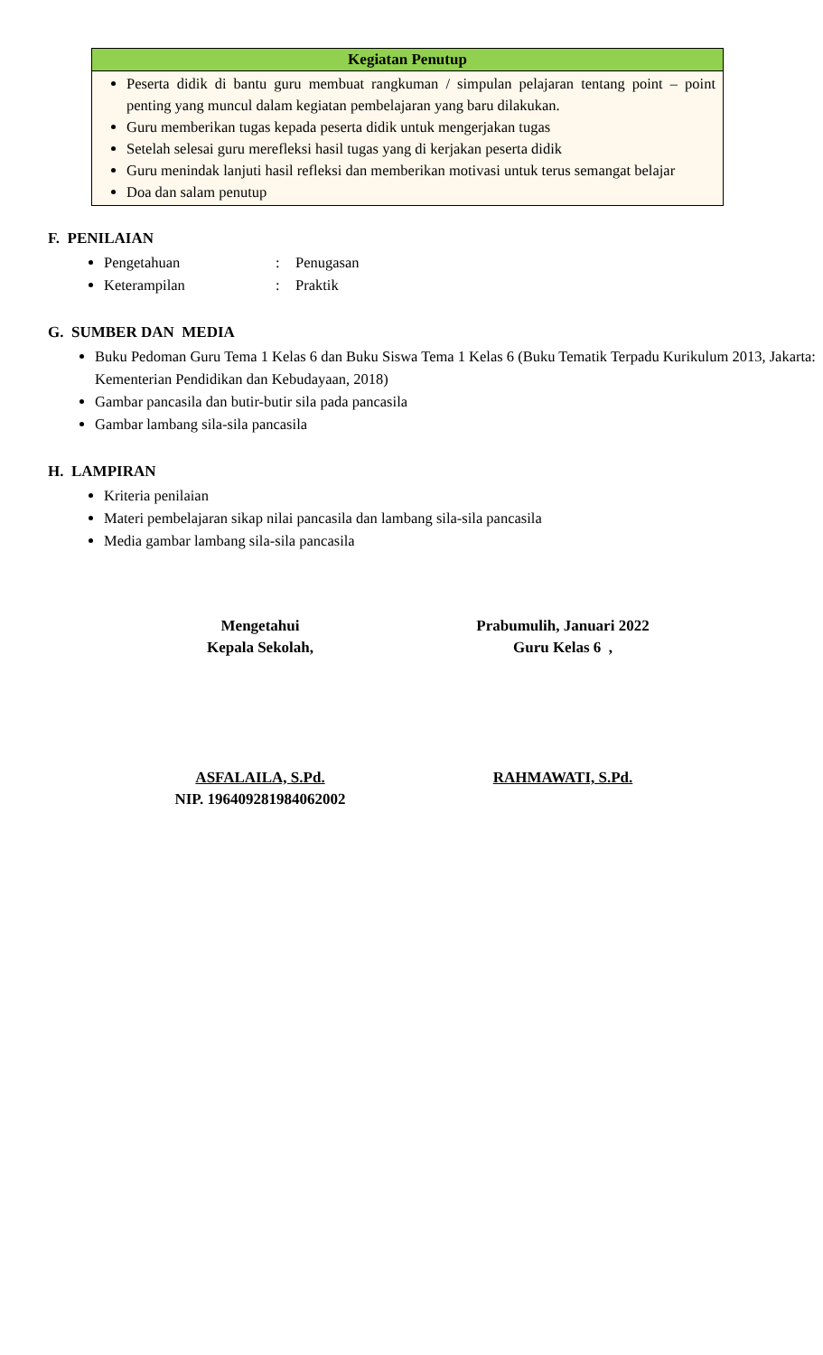| Kegiatan Penutup |
| --- |
| Peserta didik di bantu guru membuat rangkuman / simpulan pelajaran tentang point – point penting yang muncul dalam kegiatan pembelajaran yang baru dilakukan. Guru memberikan tugas kepada peserta didik untuk mengerjakan tugas Setelah selesai guru merefleksi hasil tugas yang di kerjakan peserta didik Guru menindak lanjuti hasil refleksi dan memberikan motivasi untuk terus semangat belajar Doa dan salam penutup |
F. PENILAIAN
Pengetahuan: Penugasan
Keterampilan: Praktik
G. SUMBER DAN MEDIA
Buku Pedoman Guru Tema 1 Kelas 6 dan Buku Siswa Tema 1 Kelas 6 (Buku Tematik Terpadu Kurikulum 2013, Jakarta: Kementerian Pendidikan dan Kebudayaan, 2018)
Gambar pancasila dan butir-butir sila pada pancasila
Gambar lambang sila-sila pancasila
H. LAMPIRAN
Kriteria penilaian
Materi pembelajaran sikap nilai pancasila dan lambang sila-sila pancasila
Media gambar lambang sila-sila pancasila
Mengetahui
Kepala Sekolah,
ASFALAILA, S.Pd.
NIP. 196409281984062002
Prabumulih, Januari 2022
Guru Kelas 6 ,
RAHMAWATI, S.Pd.